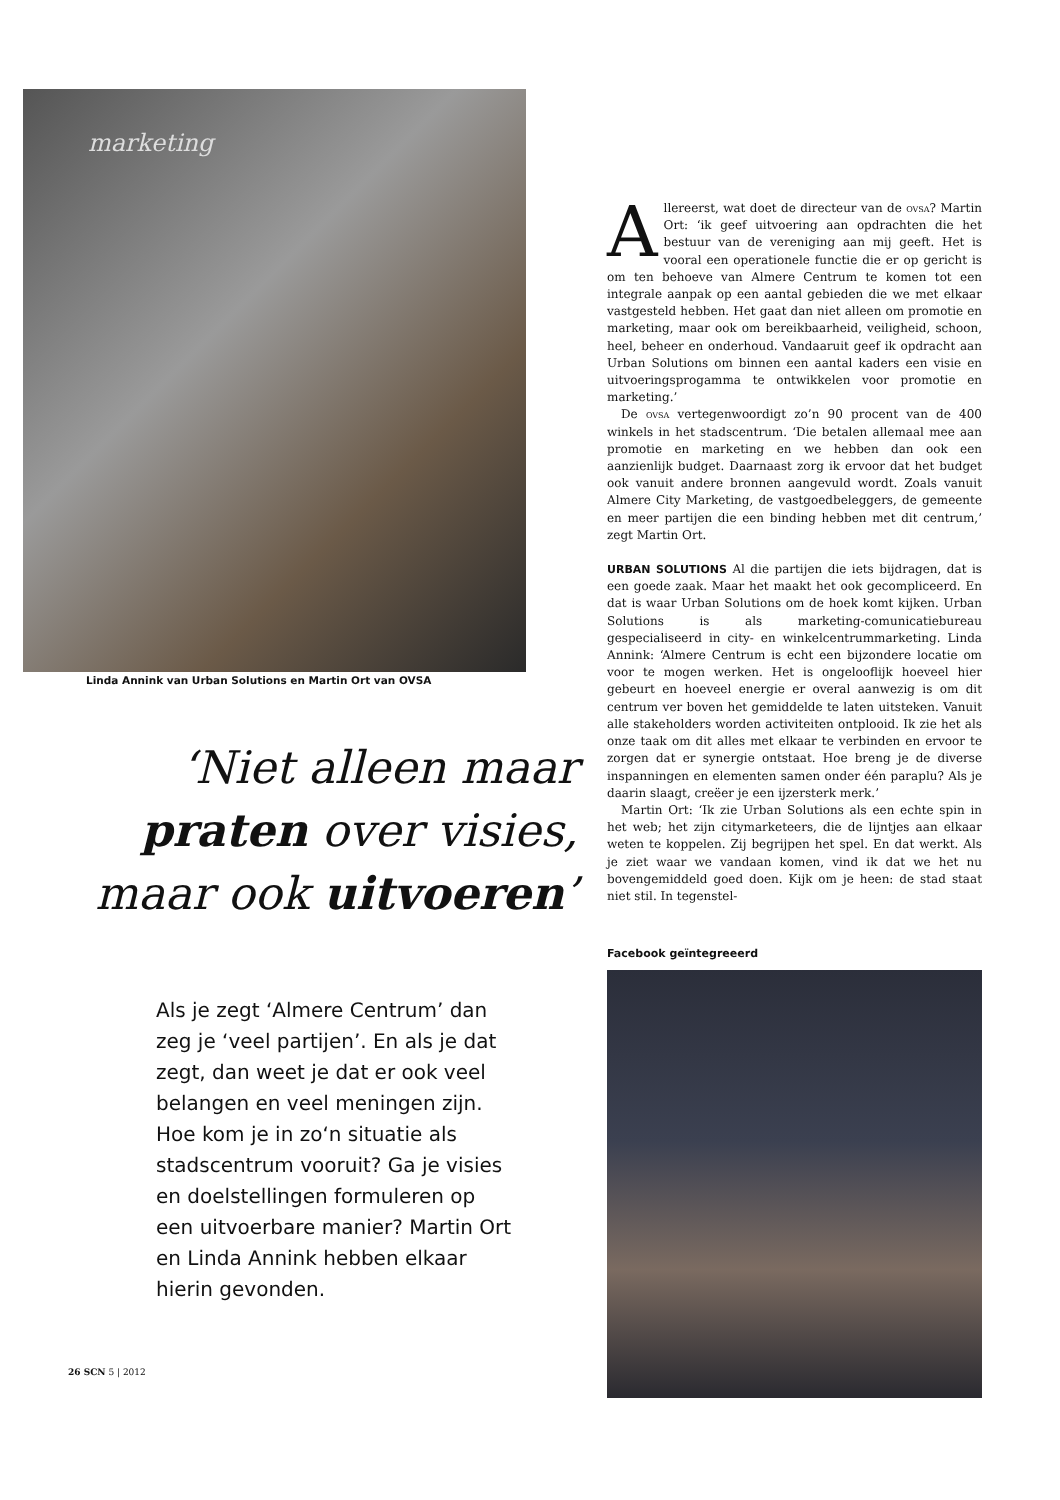marketing
Linda Annink van Urban Solutions en Martin Ort van OVSA
‘Niet alleen maar
praten over visies,
maar ook uitvoeren’
Als je zegt ‘Almere Centrum’ dan zeg je ‘veel partijen’. En als je dat zegt, dan weet je dat er ook veel belangen en veel meningen zijn. Hoe kom je in zo‘n situatie als stadscentrum vooruit? Ga je visies en doelstellingen formuleren op een uitvoerbare manier? Martin Ort en Linda Annink hebben elkaar hierin gevonden.
Allereerst, wat doet de directeur van de ovsa? Martin Ort: ‘ik geef uitvoering aan opdrachten die het bestuur van de vereniging aan mij geeft. Het is vooral een operationele functie die er op gericht is om ten behoeve van Almere Centrum te komen tot een integrale aanpak op een aantal gebieden die we met elkaar vastgesteld hebben. Het gaat dan niet alleen om promotie en marketing, maar ook om bereikbaarheid, veiligheid, schoon, heel, beheer en onderhoud. Vandaaruit geef ik opdracht aan Urban Solutions om binnen een aantal kaders een visie en uitvoeringsprogamma te ontwikkelen voor promotie en marketing.’
De ovsa vertegenwoordigt zo’n 90 procent van de 400 winkels in het stadscentrum. ‘Die betalen allemaal mee aan promotie en marketing en we hebben dan ook een aanzienlijk budget. Daarnaast zorg ik ervoor dat het budget ook vanuit andere bronnen aangevuld wordt. Zoals vanuit Almere City Marketing, de vastgoedbeleggers, de gemeente en meer partijen die een binding hebben met dit centrum,’ zegt Martin Ort.
URBAN SOLUTIONS Al die partijen die iets bijdragen, dat is een goede zaak. Maar het maakt het ook gecompliceerd. En dat is waar Urban Solutions om de hoek komt kijken. Urban Solutions is als marketing-comunicatiebureau gespecialiseerd in city- en winkelcentrummarketing. Linda Annink: ‘Almere Centrum is echt een bijzondere locatie om voor te mogen werken. Het is ongelooflijk hoeveel hier gebeurt en hoeveel energie er overal aanwezig is om dit centrum ver boven het gemiddelde te laten uitsteken. Vanuit alle stakeholders worden activiteiten ontplooid. Ik zie het als onze taak om dit alles met elkaar te verbinden en ervoor te zorgen dat er synergie ontstaat. Hoe breng je de diverse inspanningen en elementen samen onder één paraplu? Als je daarin slaagt, creëer je een ijzersterk merk.’
Martin Ort: ‘Ik zie Urban Solutions als een echte spin in het web; het zijn citymarketeers, die de lijntjes aan elkaar weten te koppelen. Zij begrijpen het spel. En dat werkt. Als je ziet waar we vandaan komen, vind ik dat we het nu bovengemiddeld goed doen. Kijk om je heen: de stad staat niet stil. In tegenstel-
Facebook geïntegreeerd
26 SCN 5 | 2012